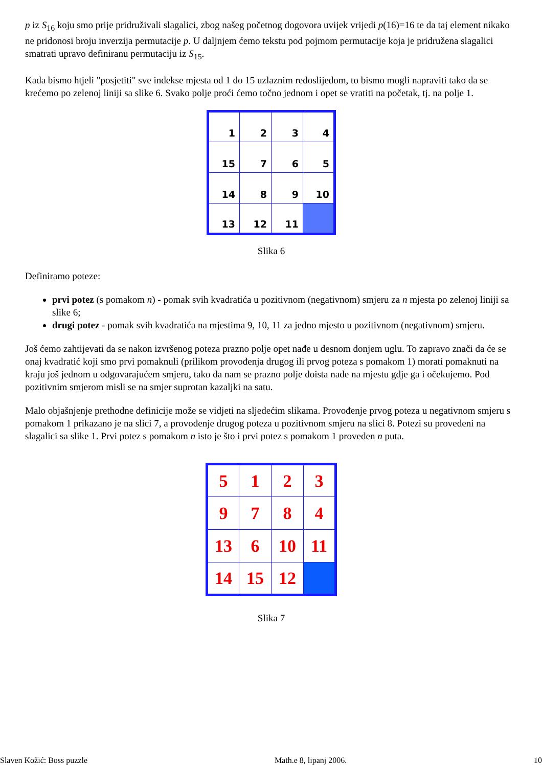p iz S<sub>16</sub> koju smo prije pridruživali slagalici, zbog našeg početnog dogovora uvijek vrijedi p(16)=16 te da taj element nikako ne pridonosi broju inverzija permutacije p. U daljnjem ćemo tekstu pod pojmom permutacije koja je pridružena slagalici smatrati upravo definiranu permutaciju iz S<sub>15</sub>.
Kada bismo htjeli "posjetiti" sve indekse mjesta od 1 do 15 uzlaznim redoslijedom, to bismo mogli napraviti tako da se krećemo po zelenoj liniji sa slike 6. Svako polje proći ćemo točno jednom i opet se vratiti na početak, tj. na polje 1.
| 1 | 2 | 3 | 4 |
| 15 | 7 | 6 | 5 |
| 14 | 8 | 9 | 10 |
| 13 | 12 | 11 | |
Slika 6
Definiramo poteze:
prvi potez (s pomakom n) - pomak svih kvadratića u pozitivnom (negativnom) smjeru za n mjesta po zelenoj liniji sa slike 6;
drugi potez - pomak svih kvadratića na mjestima 9, 10, 11 za jedno mjesto u pozitivnom (negativnom) smjeru.
Još ćemo zahtijevati da se nakon izvršenog poteza prazno polje opet nađe u desnom donjem uglu. To zapravo znači da će se onaj kvadratić koji smo prvi pomaknuli (prilikom provođenja drugog ili prvog poteza s pomakom 1) morati pomaknuti na kraju još jednom u odgovarajućem smjeru, tako da nam se prazno polje doista nađe na mjestu gdje ga i očekujemo. Pod pozitivnim smjerom misli se na smjer suprotan kazaljki na satu.
Malo objašnjenje prethodne definicije može se vidjeti na sljedećim slikama. Provođenje prvog poteza u negativnom smjeru s pomakom 1 prikazano je na slici 7, a provođenje drugog poteza u pozitivnom smjeru na slici 8. Potezi su provedeni na slagalici sa slike 1. Prvi potez s pomakom n isto je što i prvi potez s pomakom 1 proveden n puta.
| 5 | 1 | 2 | 3 |
| 9 | 7 | 8 | 4 |
| 13 | 6 | 10 | 11 |
| 14 | 15 | 12 | |
Slika 7
Slaven Kožić: Boss puzzle Math.e 8, lipanj 2006. 10